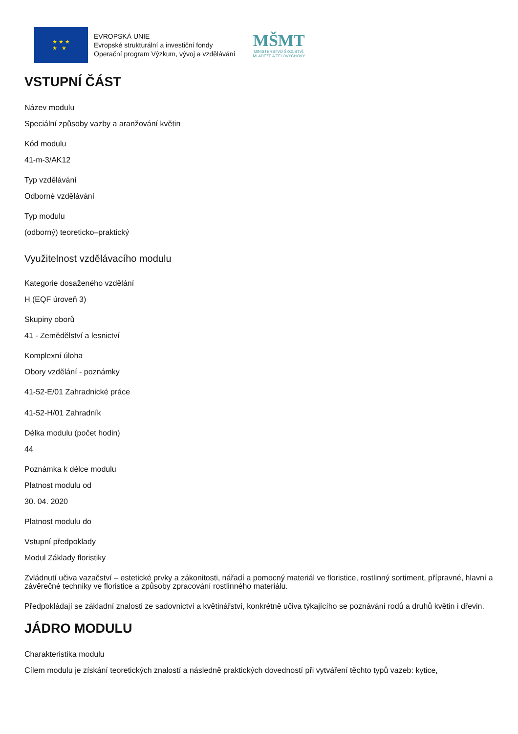★ ★ ★
★ ★
EVROPSKÁ UNIE
Evropské strukturální a investiční fondy
Operační program Výzkum, vývoj a vzdělávání
MŠMT
MINISTERSTVO ŠKOLSTVÍ,
MLÁDEŽE A TĚLOVÝCHOVY
VSTUPNÍ ČÁST
Název modulu
Speciální způsoby vazby a aranžování květin
Kód modulu
41-m-3/AK12
Typ vzdělávání
Odborné vzdělávání
Typ modulu
(odborný) teoreticko–praktický
Využitelnost vzdělávacího modulu
Kategorie dosaženého vzdělání
H (EQF úroveň 3)
Skupiny oborů
41 - Zemědělství a lesnictví
Komplexní úloha
Obory vzdělání - poznámky
41-52-E/01 Zahradnické práce
41-52-H/01 Zahradník
Délka modulu (počet hodin)
44
Poznámka k délce modulu
Platnost modulu od
30. 04. 2020
Platnost modulu do
Vstupní předpoklady
Modul Základy floristiky
Zvládnutí učiva vazačství – estetické prvky a zákonitosti, nářadí a pomocný materiál ve floristice, rostlinný sortiment, přípravné, hlavní a závěrečné techniky ve floristice a způsoby zpracování rostlinného materiálu.
Předpokládají se základní znalosti ze sadovnictví a květinářství, konkrétně učiva týkajícího se poznávání rodů a druhů květin i dřevin.
JÁDRO MODULU
Charakteristika modulu
Cílem modulu je získání teoretických znalostí a následně praktických dovedností při vytváření těchto typů vazeb: kytice,